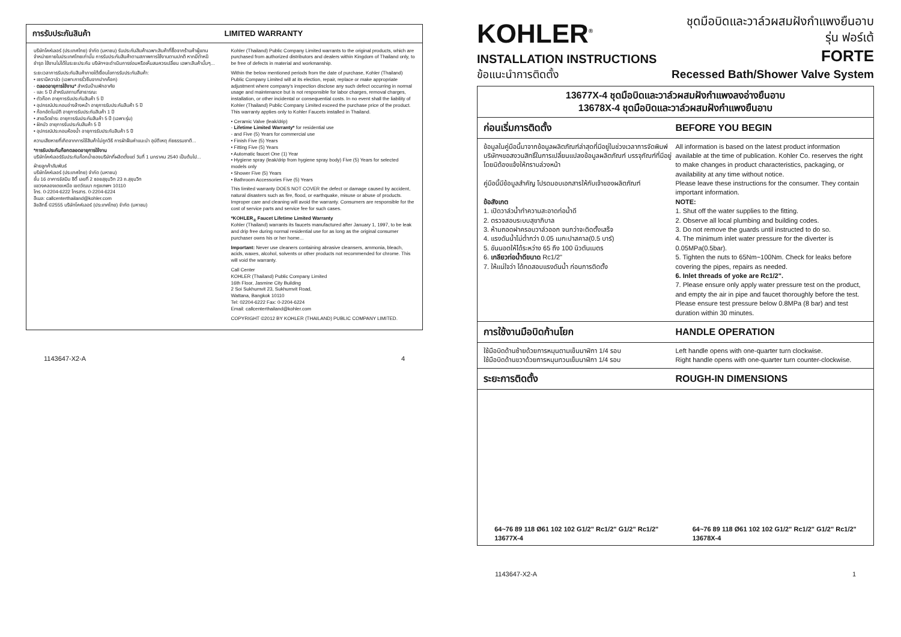การรับประกันสินค้า LIMITED WARRANTY
บริษัทโคห์เลอร์ (ประเทศไทย) จำกัด (มหาชน) รับประกันสินค้าเฉพาะสินค้าที่ซื้อจากร้านค้าผู้แทนจำหน่ายภายในประเทศไทยเท่านั้น การรับประกันสินค้าตามสภาพการใช้งานตามปกติ หากมีตำหนิ ชำรุด ใช้งานไม่ได้ในระยะประกัน บริษัทฯจะดำเนินการซ่อมหรือเห็นสมควรเปลี่ยน เฉพาะสินค้านั้นๆ...
ระยะเวลาการรับประกันสินค้าภายใต้เงื่อนไขการรับประกันสินค้า:
• เซรามิควาล์ว (เฉพาะการรั่วซึมจากปากก๊อก)
- ตลอดอายุการใช้งาน* สำหรับบ้านพักอาศัย
- และ 5 ปี สำหรับสถานที่สาธารณะ
• ตัวก๊อก อายุการรับประกันสินค้า 5 ปี
• อุปกรณ์ประกอบอ่างล้างหน้า อายุการรับประกันสินค้า 5 ปี
• ก๊อกอัตโนมัติ อายุการรับประกันสินค้า 1 ปี
• สายฉีดชำระ อายุการรับประกันสินค้า 5 ปี (เฉพาะรุ่น)
• ฝักบัว อายุการรับประกันสินค้า 5 ปี
• อุปกรณ์ประกอบห้องน้ำ อายุการรับประกันสินค้า 5 ปี
ความเสียหายที่เกิดจากการใช้สินค้าไม่ถูกวิธี การฝ่าฝืนคำแนะนำ อุบัติเหตุ ภัยธรรมชาติ...
*การรับประกันก๊อกตลอดอายุการใช้งาน
บริษัทโคห์เลอร์รับประกันก๊อกน้ำของบริษัทที่ผลิตตั้งแต่ วันที่ 1 มกราคม 2540 เป็นต้นไป...
ฝ่ายลูกค้าสัมพันธ์
บริษัทโคห์เลอร์ (ประเทศไทย) จำกัด (มหาชน)
ชั้น 16 อาคารจัสมิน ซิตี้ เลขที่ 2 ซอยสุขุมวิท 23 ถ.สุขุมวิท
แขวงคลองเตยเหนือ เขตวัฒนา กรุงเทพฯ 10110
โทร. 0-2204-6222 โทรสาร. 0-2204-6224
อีเมล: callcenterthailand@kohler.com
ลิขสิทธิ์ ©2555 บริษัทโคห์เลอร์ (ประเทศไทย) จำกัด (มหาชน)
Kohler (Thailand) Public Company Limited warrants to the original products, which are purchased from authorized distributors and dealers within Kingdom of Thailand only, to be free of defects in material and workmanship.
Within the below mentioned periods from the date of purchase, Kohler (Thailand) Public Company Limited will at its election, repair, replace or make appropriate adjustment where company's inspection disclose any such defect occurring in normal usage and maintenance but is not responsible for labor charges, removal charges, installation, or other incidental or consequential costs. In no event shall the liability of Kohler (Thailand) Public Company Limited exceed the purchase price of the product. This warranty applies only to Kohler Faucets installed in Thailand.
• Ceramic Valve (leak/drip)
- Lifetime Limited Warranty* for residential use
- and Five (5) Years for commercial use
• Finish Five (5) Years
• Fitting Five (5) Years
• Automatic faucet One (1) Year
• Hygiene spray (leak/drip from hygiene spray body) Five (5) Years for selected models only
• Shower Five (5) Years
• Bathroom Accessories Five (5) Years
This limited warranty DOES NOT COVER the defect or damage caused by accident, natural disasters such as fire, flood, or earthquake, misuse or abuse of products. Improper care and cleaning will avoid the warranty. Consumers are responsible for the cost of service parts and service fee for such cases.
*KOHLER<sub>®</sub> Faucet Lifetime Limited Warranty
Kohler (Thailand) warrants its faucets manufactured after January 1, 1997, to be leak and drip free during normal residential use for as long as the original consumer purchaser owns his or her home...
Important: Never use cleaners containing abrasive cleansers, ammonia, bleach, acids, waxes, alcohol, solvents or other products not recommended for chrome. This will void the warranty.
Call Center
KOHLER (Thailand) Public Company Limited
16th Floor, Jasmine City Building
2 Soi Sukhumvit 23, Sukhumvit Road,
Wattana, Bangkok 10110
Tel: 02204-6222 Fax: 0-2204-6224
Email: callcenterthailand@kohler.com
COPYRIGHT ©2012 BY KOHLER (THAILAND) PUBLIC COMPANY LIMITED.
1143647-X2-A 4
KOHLER<sup>®</sup>
INSTALLATION INSTRUCTIONS
ข้อแนะนำการติดตั้ง
ชุดมือบิดและวาล์วผสมฝังกำแพงยืนอาบ
รุ่น ฟอร์เต้
FORTE
Recessed Bath/Shower Valve System
13677X-4 ชุดมือบิดและวาล์วผสมฝังกำแพงลงอ่างยืนอาบ
13678X-4 ชุดมือบิดและวาล์วผสมฝังกำแพงยืนอาบ
ก่อนเริ่มการติดตั้ง BEFORE YOU BEGIN
ข้อมูลในคู่มือนี้มาจากข้อมูลผลิตภัณฑ์ล่าสุดที่มีอยู่ในช่วงเวลาการจัดพิมพ์ บริษัทฯขอสงวนสิทธิ์ในการเปลี่ยนแปลงข้อมูลผลิตภัณฑ์ บรรจุภัณฑ์ที่มีอยู่โดยมิต้องแจ้งให้ทราบล่วงหน้า
คู่มือนี้มีข้อมูลสำคัญ โปรดมอบเอกสารให้กับเจ้าของผลิตภัณฑ์
ข้อสังเกต
1. เปิดวาล์วน้ำทำความสะอาดท่อน้ำดี
2. ตรวจสอบระบบสุขาภิบาล
3. ห้ามถอดฝาครอบวาล์วออก จนกว่าจะติดตั้งเสร็จ
4. แรงดันน้ำไม่ต่ำกว่า 0.05 เมกะปาสคาล(0.5 บาร์)
5. ขันนอตให้ได้ระหว่าง 65 ถึง 100 นิวตันเมตร
6. เกลียวท่อน้ำดีขนาด Rc1/2"
7. ให้แน่ใจว่า ได้ทดสอบแรงดันน้ำ ก่อนการติดตั้ง
All information is based on the latest product information available at the time of publication. Kohler Co. reserves the right to make changes in product characteristics, packaging, or availability at any time without notice.
Please leave these instructions for the consumer. They contain important information.
NOTE:
1. Shut off the water supplies to the fitting.
2. Observe all local plumbing and building codes.
3. Do not remove the guards until instructed to do so.
4. The minimum inlet water pressure for the diverter is 0.05MPa(0.5bar).
5. Tighten the nuts to 65Nm~100Nm. Check for leaks before covering the pipes, repairs as needed.
6. Inlet threads of yoke are Rc1/2".
7. Please ensure only apply water pressure test on the product, and empty the air in pipe and faucet thoroughly before the test. Please ensure test pressure below 0.8MPa (8 bar) and test duration within 30 minutes.
การใช้งานมือบิดก้านโยก HANDLE OPERATION
ใช้มือบิดด้านซ้ายด้วยการหมุนตามเข็มนาฬิกา 1/4 รอบ
ใช้มือบิดด้านขวาด้วยการหมุนทวนเข็มนาฬิกา 1/4 รอบ
Left handle opens with one-quarter turn clockwise.
Right handle opens with one-quarter turn counter-clockwise.
ระยะการติดตั้ง ROUGH-IN DIMENSIONS
64~76 89 118 Ø61 102 102 G1/2" Rc1/2" G1/2" Rc1/2"
13677X-4
64~76 89 118 Ø61 102 102 G1/2" Rc1/2" G1/2" Rc1/2"
13678X-4
1143647-X2-A 1